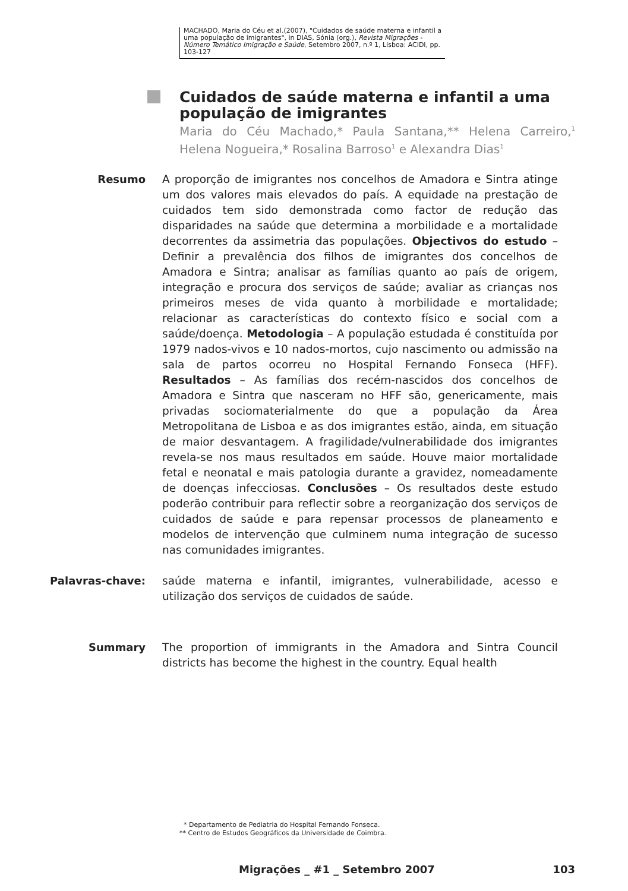MACHADO, Maria do Céu et al.(2007), "Cuidados de saúde materna e infantil a uma população de imigrantes", in DIAS, Sónia (org.), Revista Migrações - Número Temático Imigração e Saúde, Setembro 2007, n.º 1, Lisboa: ACIDI, pp. 103-127
Cuidados de saúde materna e infantil a uma população de imigrantes
Maria do Céu Machado,* Paula Santana,** Helena Carreiro,<sup>1</sup> Helena Nogueira,* Rosalina Barroso<sup>1</sup> e Alexandra Dias<sup>1</sup>
Resumo A proporção de imigrantes nos concelhos de Amadora e Sintra atinge um dos valores mais elevados do país. A equidade na prestação de cuidados tem sido demonstrada como factor de redução das disparidades na saúde que determina a morbilidade e a mortalidade decorrentes da assimetria das populações. Objectivos do estudo – Definir a prevalência dos filhos de imigrantes dos concelhos de Amadora e Sintra; analisar as famílias quanto ao país de origem, integração e procura dos serviços de saúde; avaliar as crianças nos primeiros meses de vida quanto à morbilidade e mortalidade; relacionar as características do contexto físico e social com a saúde/doença. Metodologia – A população estudada é constituída por 1979 nados-vivos e 10 nados-mortos, cujo nascimento ou admissão na sala de partos ocorreu no Hospital Fernando Fonseca (HFF). Resultados – As famílias dos recém-nascidos dos concelhos de Amadora e Sintra que nasceram no HFF são, genericamente, mais privadas sociomaterialmente do que a população da Área Metropolitana de Lisboa e as dos imigrantes estão, ainda, em situação de maior desvantagem. A fragilidade/vulnerabilidade dos imigrantes revela-se nos maus resultados em saúde. Houve maior mortalidade fetal e neonatal e mais patologia durante a gravidez, nomeadamente de doenças infecciosas. Conclusões – Os resultados deste estudo poderão contribuir para reflectir sobre a reorganização dos serviços de cuidados de saúde e para repensar processos de planeamento e modelos de intervenção que culminem numa integração de sucesso nas comunidades imigrantes.
Palavras-chave: saúde materna e infantil, imigrantes, vulnerabilidade, acesso e utilização dos serviços de cuidados de saúde.
Summary The proportion of immigrants in the Amadora and Sintra Council districts has become the highest in the country. Equal health
* Departamento de Pediatria do Hospital Fernando Fonseca.
** Centro de Estudos Geográficos da Universidade de Coimbra.
Migrações _ #1 _ Setembro 2007 103